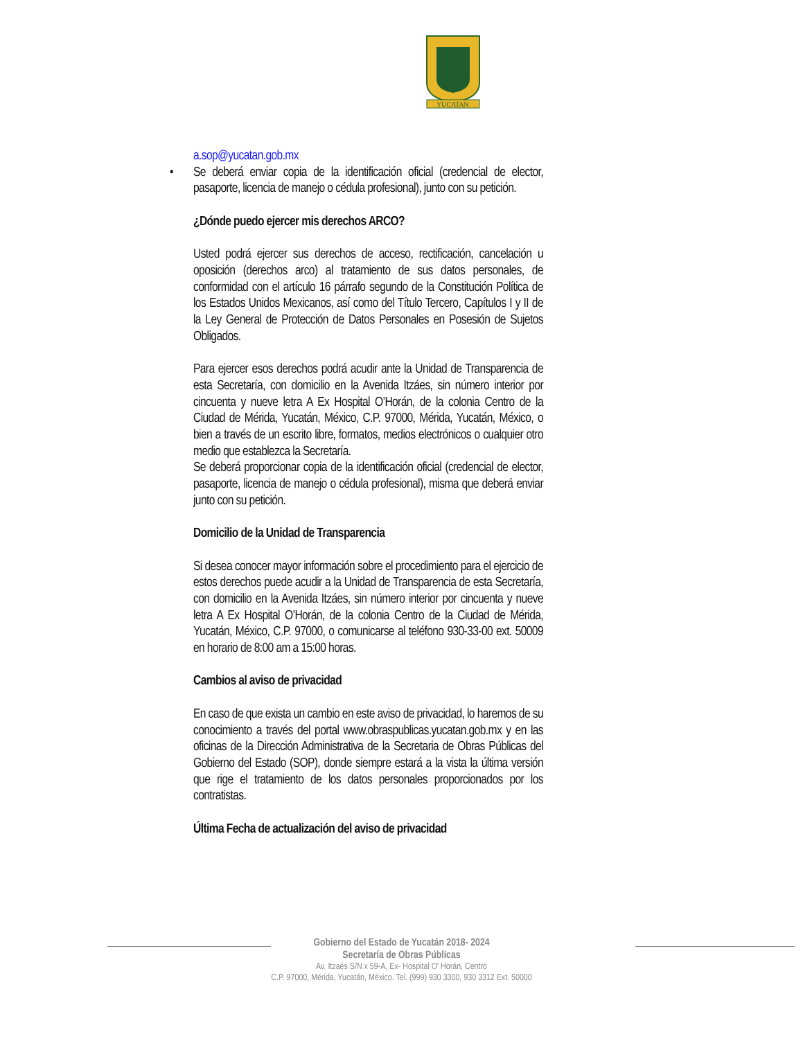YUCATAN
a.sop@yucatan.gob.mx
• Se deberá enviar copia de la identificación oficial (credencial de elector, pasaporte, licencia de manejo o cédula profesional), junto con su petición.
¿Dónde puedo ejercer mis derechos ARCO?
Usted podrá ejercer sus derechos de acceso, rectificación, cancelación u oposición (derechos arco) al tratamiento de sus datos personales, de conformidad con el artículo 16 párrafo segundo de la Constitución Política de los Estados Unidos Mexicanos, así como del Título Tercero, Capítulos I y II de la Ley General de Protección de Datos Personales en Posesión de Sujetos Obligados.
Para ejercer esos derechos podrá acudir ante la Unidad de Transparencia de esta Secretaría, con domicilio en la Avenida Itzáes, sin número interior por cincuenta y nueve letra A Ex Hospital O’Horán, de la colonia Centro de la Ciudad de Mérida, Yucatán, México, C.P. 97000, Mérida, Yucatán, México, o bien a través de un escrito libre, formatos, medios electrónicos o cualquier otro medio que establezca la Secretaría.
Se deberá proporcionar copia de la identificación oficial (credencial de elector, pasaporte, licencia de manejo o cédula profesional), misma que deberá enviar junto con su petición.
Domicilio de la Unidad de Transparencia
Si desea conocer mayor información sobre el procedimiento para el ejercicio de estos derechos puede acudir a la Unidad de Transparencia de esta Secretaría, con domicilio en la Avenida Itzáes, sin número interior por cincuenta y nueve letra A Ex Hospital O’Horán, de la colonia Centro de la Ciudad de Mérida, Yucatán, México, C.P. 97000, o comunicarse al teléfono 930-33-00 ext. 50009 en horario de 8:00 am a 15:00 horas.
Cambios al aviso de privacidad
En caso de que exista un cambio en este aviso de privacidad, lo haremos de su conocimiento a través del portal www.obraspublicas.yucatan.gob.mx y en las oficinas de la Dirección Administrativa de la Secretaria de Obras Públicas del Gobierno del Estado (SOP), donde siempre estará a la vista la última versión que rige el tratamiento de los datos personales proporcionados por los contratistas.
Última Fecha de actualización del aviso de privacidad
Gobierno del Estado de Yucatán 2018- 2024
Secretaría de Obras Públicas
Av. Itzaés S/N x 59-A, Ex- Hospital O' Horán, Centro
C.P. 97000, Mérida, Yucatán, México. Tel. (999) 930 3300, 930 3312 Ext. 50000